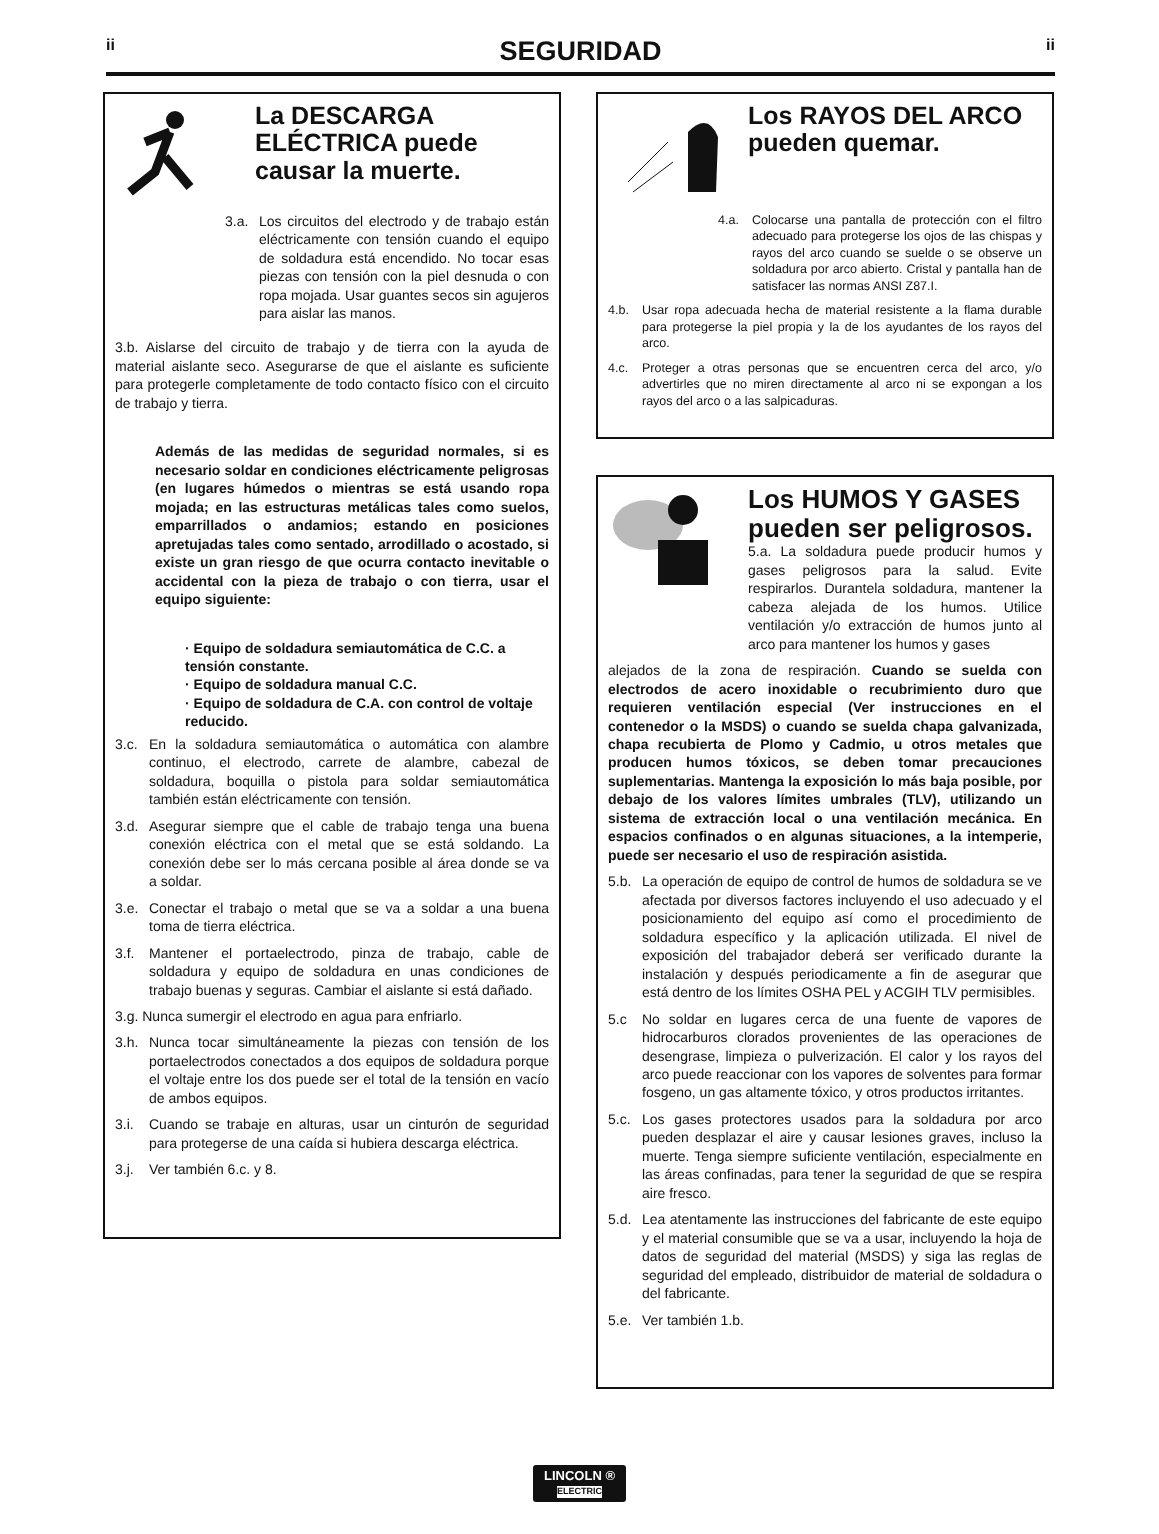ii
SEGURIDAD
ii
La DESCARGA ELÉCTRICA puede causar la muerte.
3.a. Los circuitos del electrodo y de trabajo están eléctricamente con tensión cuando el equipo de soldadura está encendido. No tocar esas piezas con tensión con la piel desnuda o con ropa mojada. Usar guantes secos sin agujeros para aislar las manos.
3.b. Aislarse del circuito de trabajo y de tierra con la ayuda de material aislante seco. Asegurarse de que el aislante es suficiente para protegerle completamente de todo contacto físico con el circuito de trabajo y tierra.
Además de las medidas de seguridad normales, si es necesario soldar en condiciones eléctricamente peligrosas (en lugares húmedos o mientras se está usando ropa mojada; en las estructuras metálicas tales como suelos, emparrillados o andamios; estando en posiciones apretujadas tales como sentado, arrodillado o acostado, si existe un gran riesgo de que ocurra contacto inevitable o accidental con la pieza de trabajo o con tierra, usar el equipo siguiente:
· Equipo de soldadura semiautomática de C.C. a tensión constante.
· Equipo de soldadura manual C.C.
· Equipo de soldadura de C.A. con control de voltaje reducido.
3.c. En la soldadura semiautomática o automática con alambre continuo, el electrodo, carrete de alambre, cabezal de soldadura, boquilla o pistola para soldar semiautomática también están eléctricamente con tensión.
3.d. Asegurar siempre que el cable de trabajo tenga una buena conexión eléctrica con el metal que se está soldando. La conexión debe ser lo más cercana posible al área donde se va a soldar.
3.e. Conectar el trabajo o metal que se va a soldar a una buena toma de tierra eléctrica.
3.f. Mantener el portaelectrodo, pinza de trabajo, cable de soldadura y equipo de soldadura en unas condiciones de trabajo buenas y seguras. Cambiar el aislante si está dañado.
3.g. Nunca sumergir el electrodo en agua para enfriarlo.
3.h. Nunca tocar simultáneamente la piezas con tensión de los portaelectrodos conectados a dos equipos de soldadura porque el voltaje entre los dos puede ser el total de la tensión en vacío de ambos equipos.
3.i. Cuando se trabaje en alturas, usar un cinturón de seguridad para protegerse de una caída si hubiera descarga eléctrica.
3.j. Ver también 6.c. y 8.
Los RAYOS DEL ARCO pueden quemar.
4.a. Colocarse una pantalla de protección con el filtro adecuado para protegerse los ojos de las chispas y rayos del arco cuando se suelde o se observe un soldadura por arco abierto. Cristal y pantalla han de satisfacer las normas ANSI Z87.I.
4.b. Usar ropa adecuada hecha de material resistente a la flama durable para protegerse la piel propia y la de los ayudantes de los rayos del arco.
4.c. Proteger a otras personas que se encuentren cerca del arco, y/o advertirles que no miren directamente al arco ni se expongan a los rayos del arco o a las salpicaduras.
Los HUMOS Y GASES pueden ser peligrosos.
5.a. La soldadura puede producir humos y gases peligrosos para la salud. Evite respirarlos. Durantela soldadura, mantener la cabeza alejada de los humos. Utilice ventilación y/o extracción de humos junto al arco para mantener los humos y gases
alejados de la zona de respiración. Cuando se suelda con electrodos de acero inoxidable o recubrimiento duro que requieren ventilación especial (Ver instrucciones en el contenedor o la MSDS) o cuando se suelda chapa galvanizada, chapa recubierta de Plomo y Cadmio, u otros metales que producen humos tóxicos, se deben tomar precauciones suplementarias. Mantenga la exposición lo más baja posible, por debajo de los valores límites umbrales (TLV), utilizando un sistema de extracción local o una ventilación mecánica. En espacios confinados o en algunas situaciones, a la intemperie, puede ser necesario el uso de respiración asistida.
5.b. La operación de equipo de control de humos de soldadura se ve afectada por diversos factores incluyendo el uso adecuado y el posicionamiento del equipo así como el procedimiento de soldadura específico y la aplicación utilizada. El nivel de exposición del trabajador deberá ser verificado durante la instalación y después periodicamente a fin de asegurar que está dentro de los límites OSHA PEL y ACGIH TLV permisibles.
5.c No soldar en lugares cerca de una fuente de vapores de hidrocarburos clorados provenientes de las operaciones de desengrase, limpieza o pulverización. El calor y los rayos del arco puede reaccionar con los vapores de solventes para formar fosgeno, un gas altamente tóxico, y otros productos irritantes.
5.c. Los gases protectores usados para la soldadura por arco pueden desplazar el aire y causar lesiones graves, incluso la muerte. Tenga siempre suficiente ventilación, especialmente en las áreas confinadas, para tener la seguridad de que se respira aire fresco.
5.d. Lea atentamente las instrucciones del fabricante de este equipo y el material consumible que se va a usar, incluyendo la hoja de datos de seguridad del material (MSDS) y siga las reglas de seguridad del empleado, distribuidor de material de soldadura o del fabricante.
5.e. Ver también 1.b.
LINCOLN ® ELECTRIC